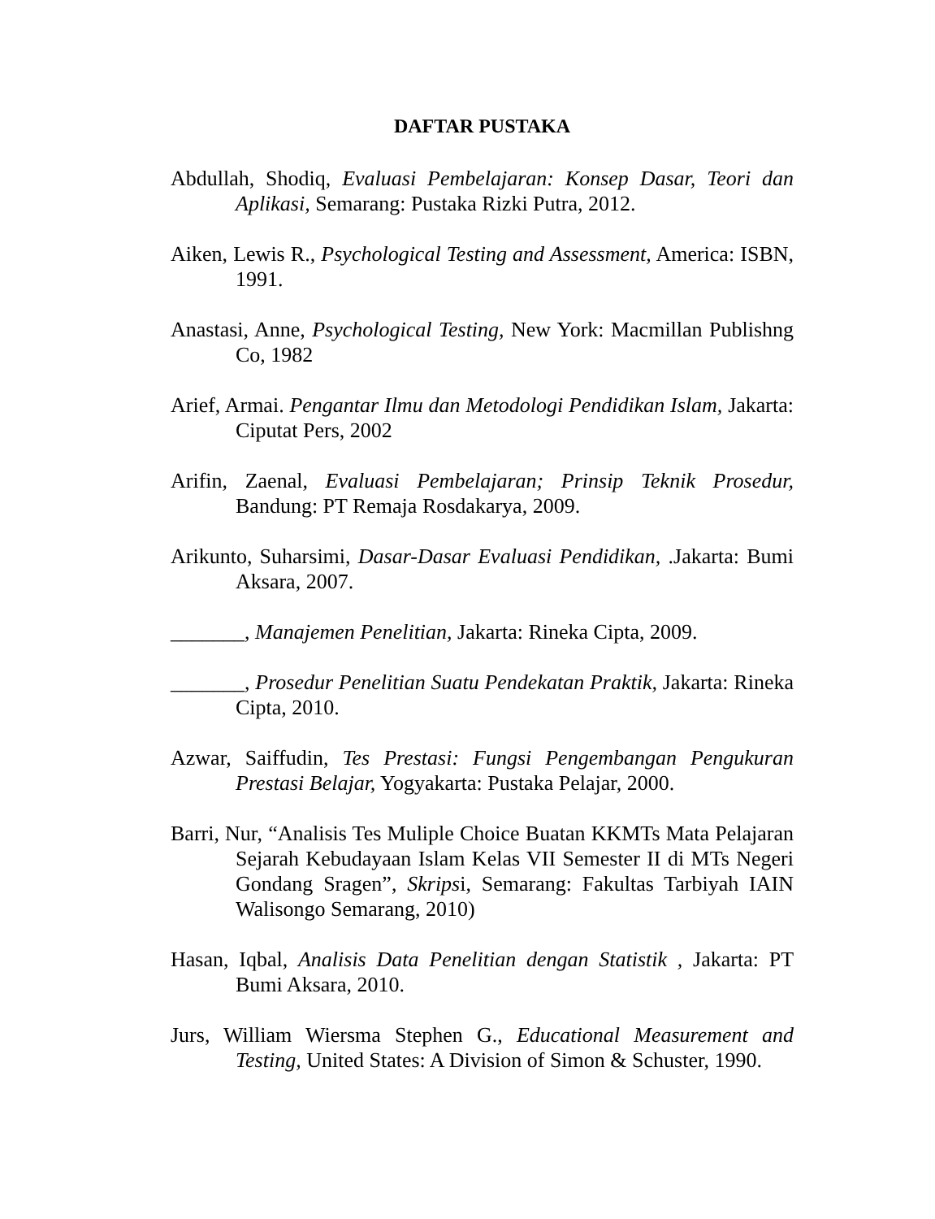DAFTAR PUSTAKA
Abdullah, Shodiq, Evaluasi Pembelajaran: Konsep Dasar, Teori dan Aplikasi, Semarang: Pustaka Rizki Putra, 2012.
Aiken, Lewis R., Psychological Testing and Assessment, America: ISBN, 1991.
Anastasi, Anne, Psychological Testing, New York: Macmillan Publishng Co, 1982
Arief, Armai. Pengantar Ilmu dan Metodologi Pendidikan Islam, Jakarta: Ciputat Pers, 2002
Arifin, Zaenal, Evaluasi Pembelajaran; Prinsip Teknik Prosedur, Bandung: PT Remaja Rosdakarya, 2009.
Arikunto, Suharsimi, Dasar-Dasar Evaluasi Pendidikan, .Jakarta: Bumi Aksara, 2007.
_______, Manajemen Penelitian, Jakarta: Rineka Cipta, 2009.
_______, Prosedur Penelitian Suatu Pendekatan Praktik, Jakarta: Rineka Cipta, 2010.
Azwar, Saiffudin, Tes Prestasi: Fungsi Pengembangan Pengukuran Prestasi Belajar, Yogyakarta: Pustaka Pelajar, 2000.
Barri, Nur, “Analisis Tes Muliple Choice Buatan KKMTs Mata Pelajaran Sejarah Kebudayaan Islam Kelas VII Semester II di MTs Negeri Gondang Sragen”, Skripsi, Semarang: Fakultas Tarbiyah IAIN Walisongo Semarang, 2010)
Hasan, Iqbal, Analisis Data Penelitian dengan Statistik , Jakarta: PT Bumi Aksara, 2010.
Jurs, William Wiersma Stephen G., Educational Measurement and Testing, United States: A Division of Simon & Schuster, 1990.